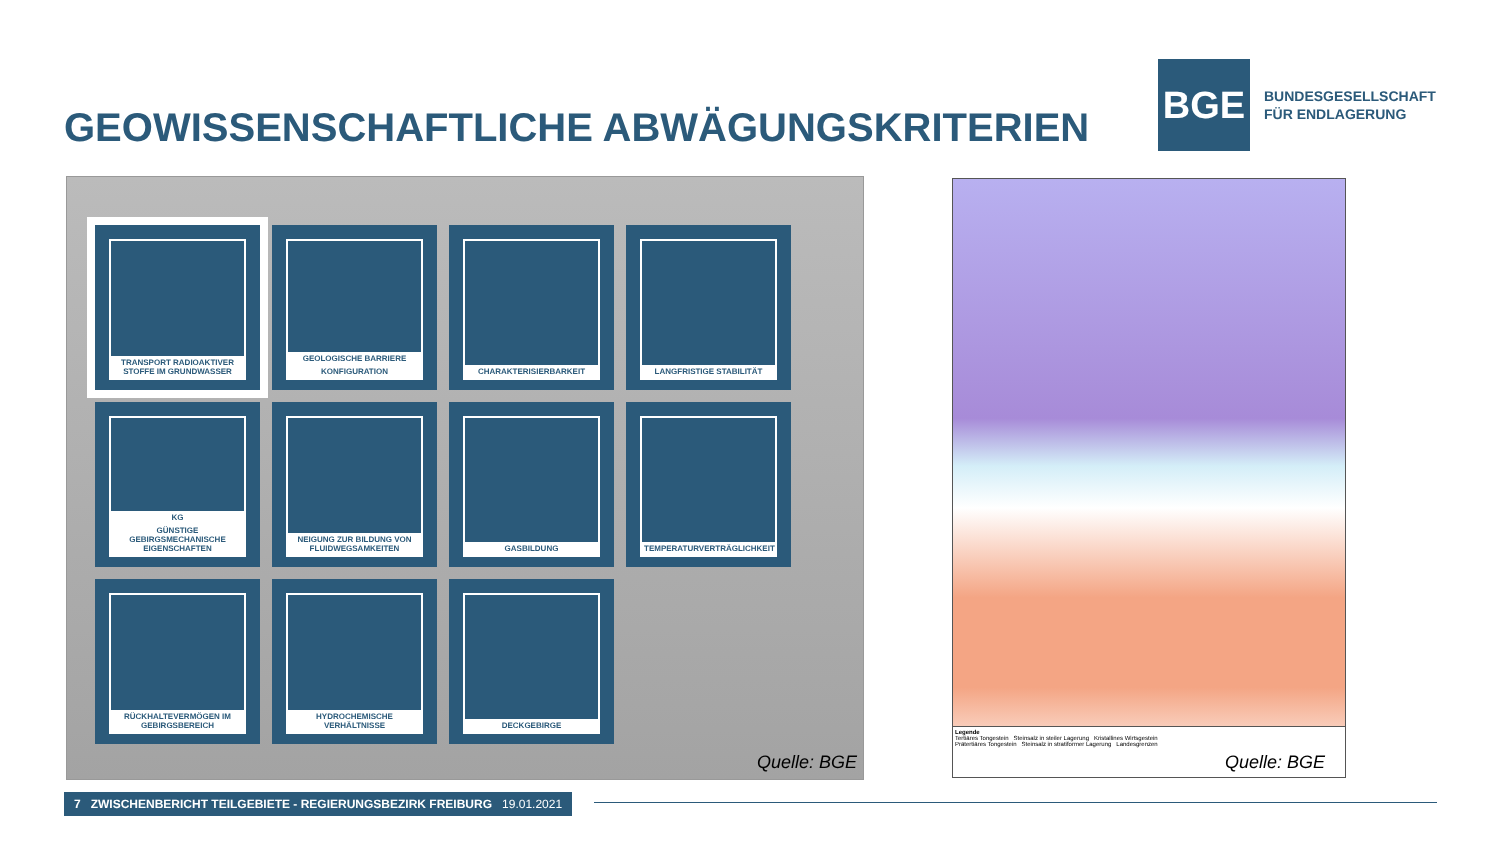GEOWISSENSCHAFTLICHE ABWÄGUNGSKRITERIEN
BGE
BUNDESGESELLSCHAFT
FÜR ENDLAGERUNG
TRANSPORT RADIOAKTIVER STOFFE IM GRUNDWASSER
GEOLOGISCHE BARRIERE
KONFIGURATION
CHARAKTERISIERBARKEIT
LANGFRISTIGE STABILITÄT
KG
GÜNSTIGE GEBIRGSMECHANISCHE EIGENSCHAFTEN
NEIGUNG ZUR BILDUNG VON FLUIDWEGSAMKEITEN
GASBILDUNG
TEMPERATURVERTRÄGLICHKEIT
RÜCKHALTEVERMÖGEN IM GEBIRGSBEREICH
HYDROCHEMISCHE VERHÄLTNISSE
DECKGEBIRGE
Quelle: BGE
Legende
Tertiäres Tongestein Steinsalz in steiler Lagerung Kristallines Wirtsgestein
Prätertiäres Tongestein Steinsalz in stratiformer Lagerung Landesgrenzen
Quelle: BGE
7 ZWISCHENBERICHT TEILGEBIETE - REGIERUNGSBEZIRK FREIBURG 19.01.2021